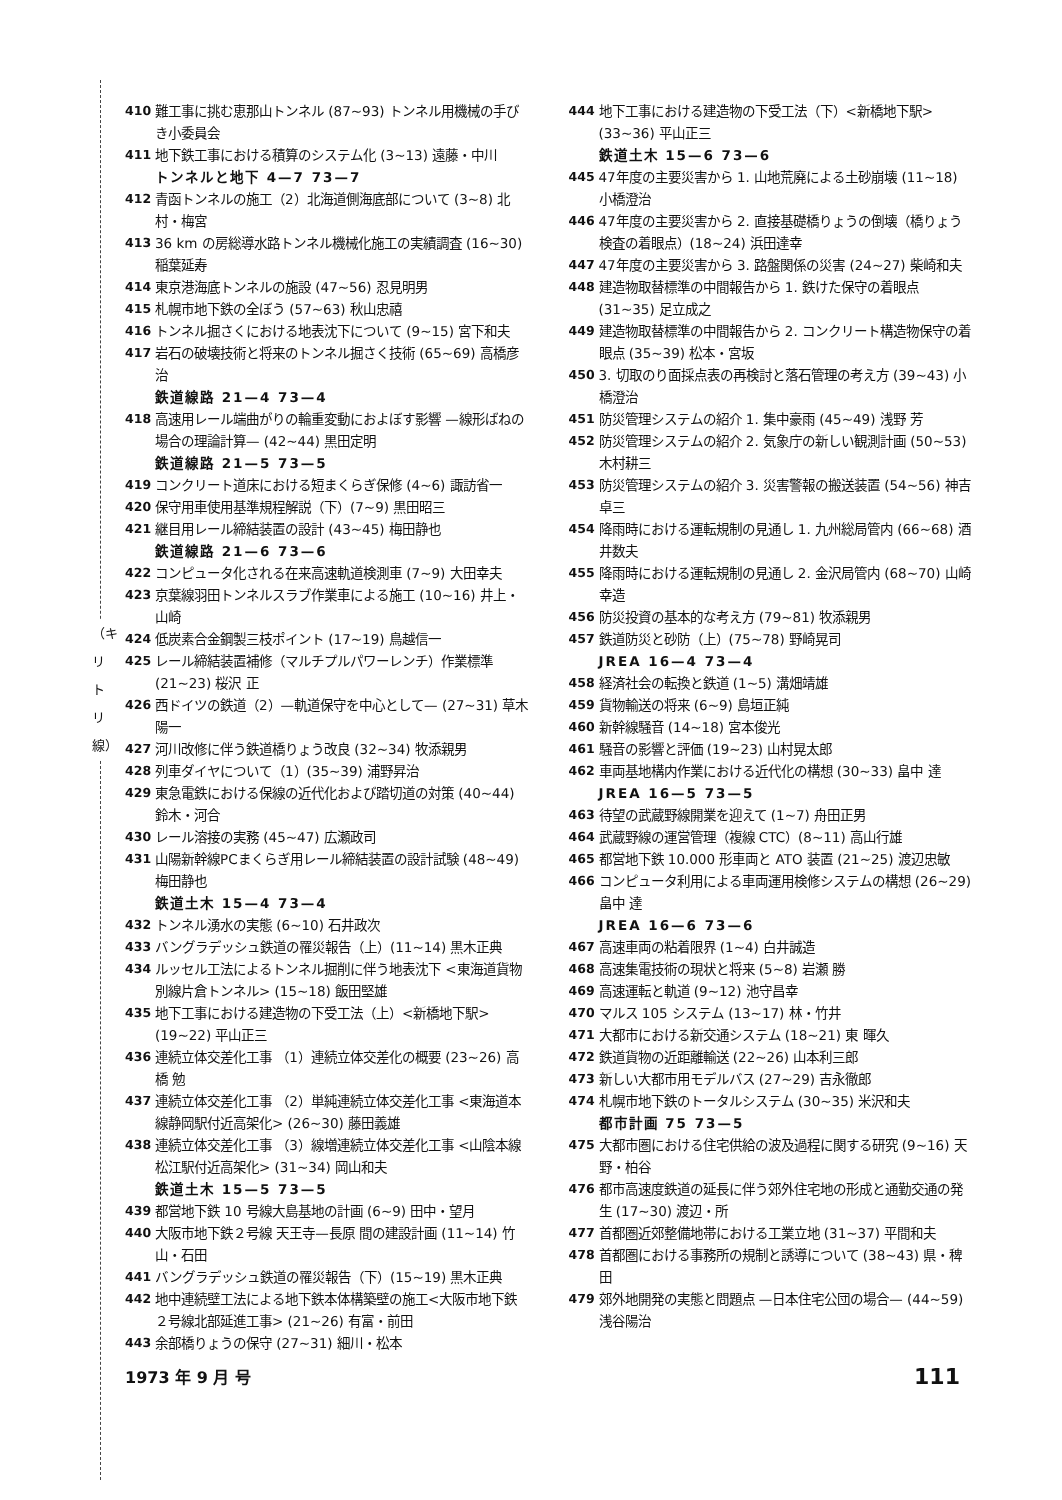（キリトリ線）
410 難工事に挑む恵那山トンネル (87~93) トンネル用機械の手びき小委員会
411 地下鉄工事における積算のシステム化 (3~13) 遠藤・中川
トンネルと地下 4—7 73—7
412 青函トンネルの施工（2）北海道側海底部について (3~8) 北村・梅宮
413 36 km の房総導水路トンネル機械化施工の実績調査 (16~30) 稲葉延寿
414 東京港海底トンネルの施設 (47~56) 忍見明男
415 札幌市地下鉄の全ぼう (57~63) 秋山忠禧
416 トンネル掘さくにおける地表沈下について (9~15) 宮下和夫
417 岩石の破壊技術と将来のトンネル掘さく技術 (65~69) 高橋彦治
鉄道線路 21—4 73—4
418 高速用レール端曲がりの輪重変動におよぼす影響 —線形ばねの場合の理論計算— (42~44) 黒田定明
鉄道線路 21—5 73—5
419 コンクリート道床における短まくらぎ保修 (4~6) 諏訪省一
420 保守用車使用基準規程解説（下）(7~9) 黒田昭三
421 継目用レール締結装置の設計 (43~45) 梅田静也
鉄道線路 21—6 73—6
422 コンピュータ化される在来高速軌道検測車 (7~9) 大田幸夫
423 京葉線羽田トンネルスラブ作業車による施工 (10~16) 井上・山崎
424 低炭素合金鋼製三枝ポイント (17~19) 鳥越信一
425 レール締結装置補修（マルチプルパワーレンチ）作業標準 (21~23) 桜沢 正
426 西ドイツの鉄道（2）—軌道保守を中心として— (27~31) 草木陽一
427 河川改修に伴う鉄道橋りょう改良 (32~34) 牧添親男
428 列車ダイヤについて（1）(35~39) 浦野昇治
429 東急電鉄における保線の近代化および踏切道の対策 (40~44) 鈴木・河合
430 レール溶接の実務 (45~47) 広瀬政司
431 山陽新幹線PCまくらぎ用レール締結装置の設計試験 (48~49) 梅田静也
鉄道土木 15—4 73—4
432 トンネル湧水の実態 (6~10) 石井政次
433 バングラデッシュ鉄道の罹災報告（上）(11~14) 黒木正典
434 ルッセル工法によるトンネル掘削に伴う地表沈下 <東海道貨物別線片倉トンネル> (15~18) 飯田堅雄
435 地下工事における建造物の下受工法（上）<新橋地下駅> (19~22) 平山正三
436 連続立体交差化工事 （1）連続立体交差化の概要 (23~26) 高橋 勉
437 連続立体交差化工事 （2）単純連続立体交差化工事 <東海道本線静岡駅付近高架化> (26~30) 藤田義雄
438 連続立体交差化工事 （3）線増連続立体交差化工事 <山陰本線松江駅付近高架化> (31~34) 岡山和夫
鉄道土木 15—5 73—5
439 都営地下鉄 10 号線大島基地の計画 (6~9) 田中・望月
440 大阪市地下鉄２号線 天王寺—長原 間の建設計画 (11~14) 竹山・石田
441 バングラデッシュ鉄道の罹災報告（下）(15~19) 黒木正典
442 地中連続壁工法による地下鉄本体構築壁の施工<大阪市地下鉄２号線北部延進工事> (21~26) 有富・前田
443 余部橋りょうの保守 (27~31) 細川・松本
444 地下工事における建造物の下受工法（下）<新橋地下駅> (33~36) 平山正三
鉄道土木 15—6 73—6
445 47年度の主要災害から 1. 山地荒廃による土砂崩壊 (11~18) 小橋澄治
446 47年度の主要災害から 2. 直接基礎橋りょうの倒壊（橋りょう検査の着眼点）(18~24) 浜田達幸
447 47年度の主要災害から 3. 路盤関係の災害 (24~27) 柴崎和夫
448 建造物取替標準の中間報告から 1. 鉄けた保守の着眼点 (31~35) 足立成之
449 建造物取替標準の中間報告から 2. コンクリート構造物保守の着眼点 (35~39) 松本・宮坂
450 3. 切取のり面採点表の再検討と落石管理の考え方 (39~43) 小橋澄治
451 防災管理システムの紹介 1. 集中豪雨 (45~49) 浅野 芳
452 防災管理システムの紹介 2. 気象庁の新しい観測計画 (50~53) 木村耕三
453 防災管理システムの紹介 3. 災害警報の搬送装置 (54~56) 神吉卓三
454 降雨時における運転規制の見通し 1. 九州総局管内 (66~68) 酒井数夫
455 降雨時における運転規制の見通し 2. 金沢局管内 (68~70) 山崎幸造
456 防災投資の基本的な考え方 (79~81) 牧添親男
457 鉄道防災と砂防（上）(75~78) 野崎晃司
JREA 16—4 73—4
458 経済社会の転換と鉄道 (1~5) 溝畑靖雄
459 貨物輸送の将来 (6~9) 島垣正純
460 新幹線騒音 (14~18) 宮本俊光
461 騒音の影響と評価 (19~23) 山村晃太郎
462 車両基地構内作業における近代化の構想 (30~33) 畠中 達
JREA 16—5 73—5
463 待望の武蔵野線開業を迎えて (1~7) 舟田正男
464 武蔵野線の運営管理（複線 CTC）(8~11) 高山行雄
465 都営地下鉄 10.000 形車両と ATO 装置 (21~25) 渡辺忠敏
466 コンピュータ利用による車両運用検修システムの構想 (26~29) 畠中 達
JREA 16—6 73—6
467 高速車両の粘着限界 (1~4) 白井誠造
468 高速集電技術の現状と将来 (5~8) 岩瀬 勝
469 高速運転と軌道 (9~12) 池守昌幸
470 マルス 105 システム (13~17) 林・竹井
471 大都市における新交通システム (18~21) 東 暉久
472 鉄道貨物の近距離輸送 (22~26) 山本利三郎
473 新しい大都市用モデルバス (27~29) 吉永徹郎
474 札幌市地下鉄のトータルシステム (30~35) 米沢和夫
都市計画 75 73—5
475 大都市圏における住宅供給の波及過程に関する研究 (9~16) 天野・柏谷
476 都市高速度鉄道の延長に伴う郊外住宅地の形成と通勤交通の発生 (17~30) 渡辺・所
477 首都圏近郊整備地帯における工業立地 (31~37) 平間和夫
478 首都圏における事務所の規制と誘導について (38~43) 県・稗田
479 郊外地開発の実態と問題点 —日本住宅公団の場合— (44~59) 浅谷陽治
1973 年 9 月 号 111